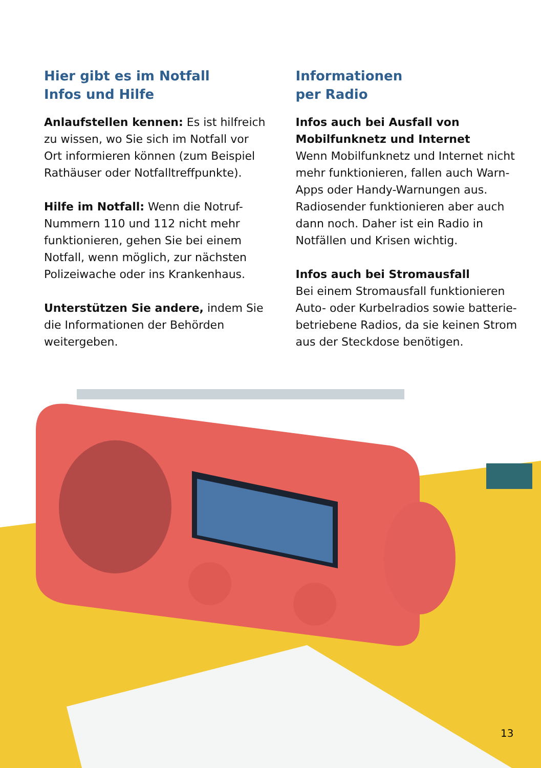Hier gibt es im Notfall
Infos und Hilfe
Anlaufstellen kennen: Es ist hilfreich zu wissen, wo Sie sich im Notfall vor Ort informieren können (zum Beispiel Rathäuser oder Notfalltreffpunkte).
Hilfe im Notfall: Wenn die Notruf-Nummern 110 und 112 nicht mehr funktionieren, gehen Sie bei einem Notfall, wenn möglich, zur nächsten Polizeiwache oder ins Krankenhaus.
Unterstützen Sie andere, indem Sie die Informationen der Behörden weitergeben.
Informationen
per Radio
Infos auch bei Ausfall von Mobilfunknetz und Internet
Wenn Mobilfunknetz und Internet nicht mehr funktionieren, fallen auch Warn-Apps oder Handy-Warnungen aus. Radiosender funktionieren aber auch dann noch. Daher ist ein Radio in Notfällen und Krisen wichtig.
Infos auch bei Stromausfall
Bei einem Stromausfall funktionieren Auto- oder Kurbelradios sowie batterie-betriebene Radios, da sie keinen Strom aus der Steckdose benötigen.
13